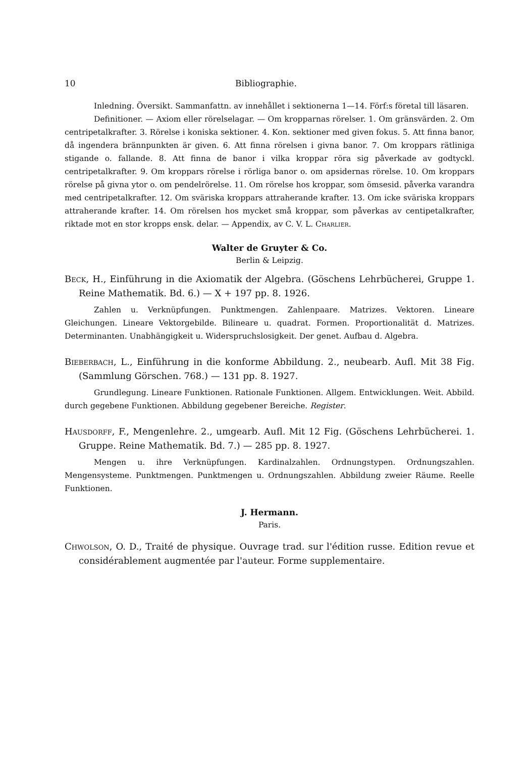10 Bibliographie.
Inledning. Översikt. Sammanfattn. av innehållet i sektionerna 1—14. Förf:s företal till läsaren.
Definitioner. — Axiom eller rörelselagar. — Om kropparnas rörelser. 1. Om gränsvärden. 2. Om centripetalkrafter. 3. Rörelse i koniska sektioner. 4. Kon. sektioner med given fokus. 5. Att finna banor, då ingendera brännpunkten är given. 6. Att finna rörelsen i givna banor. 7. Om kroppars rätliniga stigande o. fallande. 8. Att finna de banor i vilka kroppar röra sig påverkade av godtyckl. centripetalkrafter. 9. Om kroppars rörelse i rörliga banor o. om apsidernas rörelse. 10. Om kroppars rörelse på givna ytor o. om pendelrörelse. 11. Om rörelse hos kroppar, som ömsesid. påverka varandra med centripetalkrafter. 12. Om sväriska kroppars attraherande krafter. 13. Om icke sväriska kroppars attraherande krafter. 14. Om rörelsen hos mycket små kroppar, som påverkas av centipetalkrafter, riktade mot en stor kropps ensk. delar. — Appendix, av C. V. L. Charlier.
Walter de Gruyter & Co.
Berlin & Leipzig.
Beck, H., Einführung in die Axiomatik der Algebra. (Göschens Lehrbücherei, Gruppe 1. Reine Mathematik. Bd. 6.) — X + 197 pp. 8. 1926.
Zahlen u. Verknüpfungen. Punktmengen. Zahlenpaare. Matrizes. Vektoren. Lineare Gleichungen. Lineare Vektorgebilde. Bilineare u. quadrat. Formen. Proportionalität d. Matrizes. Determinanten. Unabhängigkeit u. Widerspruchslosigkeit. Der genet. Aufbau d. Algebra.
Bieberbach, L., Einführung in die konforme Abbildung. 2., neubearb. Aufl. Mit 38 Fig. (Sammlung Görschen. 768.) — 131 pp. 8. 1927.
Grundlegung. Lineare Funktionen. Rationale Funktionen. Allgem. Entwicklungen. Weit. Abbild. durch gegebene Funktionen. Abbildung gegebener Bereiche. Register.
Hausdorff, F., Mengenlehre. 2., umgearb. Aufl. Mit 12 Fig. (Göschens Lehrbücherei. 1. Gruppe. Reine Mathematik. Bd. 7.) — 285 pp. 8. 1927.
Mengen u. ihre Verknüpfungen. Kardinalzahlen. Ordnungstypen. Ordnungszahlen. Mengensysteme. Punktmengen. Punktmengen u. Ordnungszahlen. Abbildung zweier Räume. Reelle Funktionen.
J. Hermann.
Paris.
Chwolson, O. D., Traité de physique. Ouvrage trad. sur l'édition russe. Edition revue et considérablement augmentée par l'auteur. Forme supplementaire.